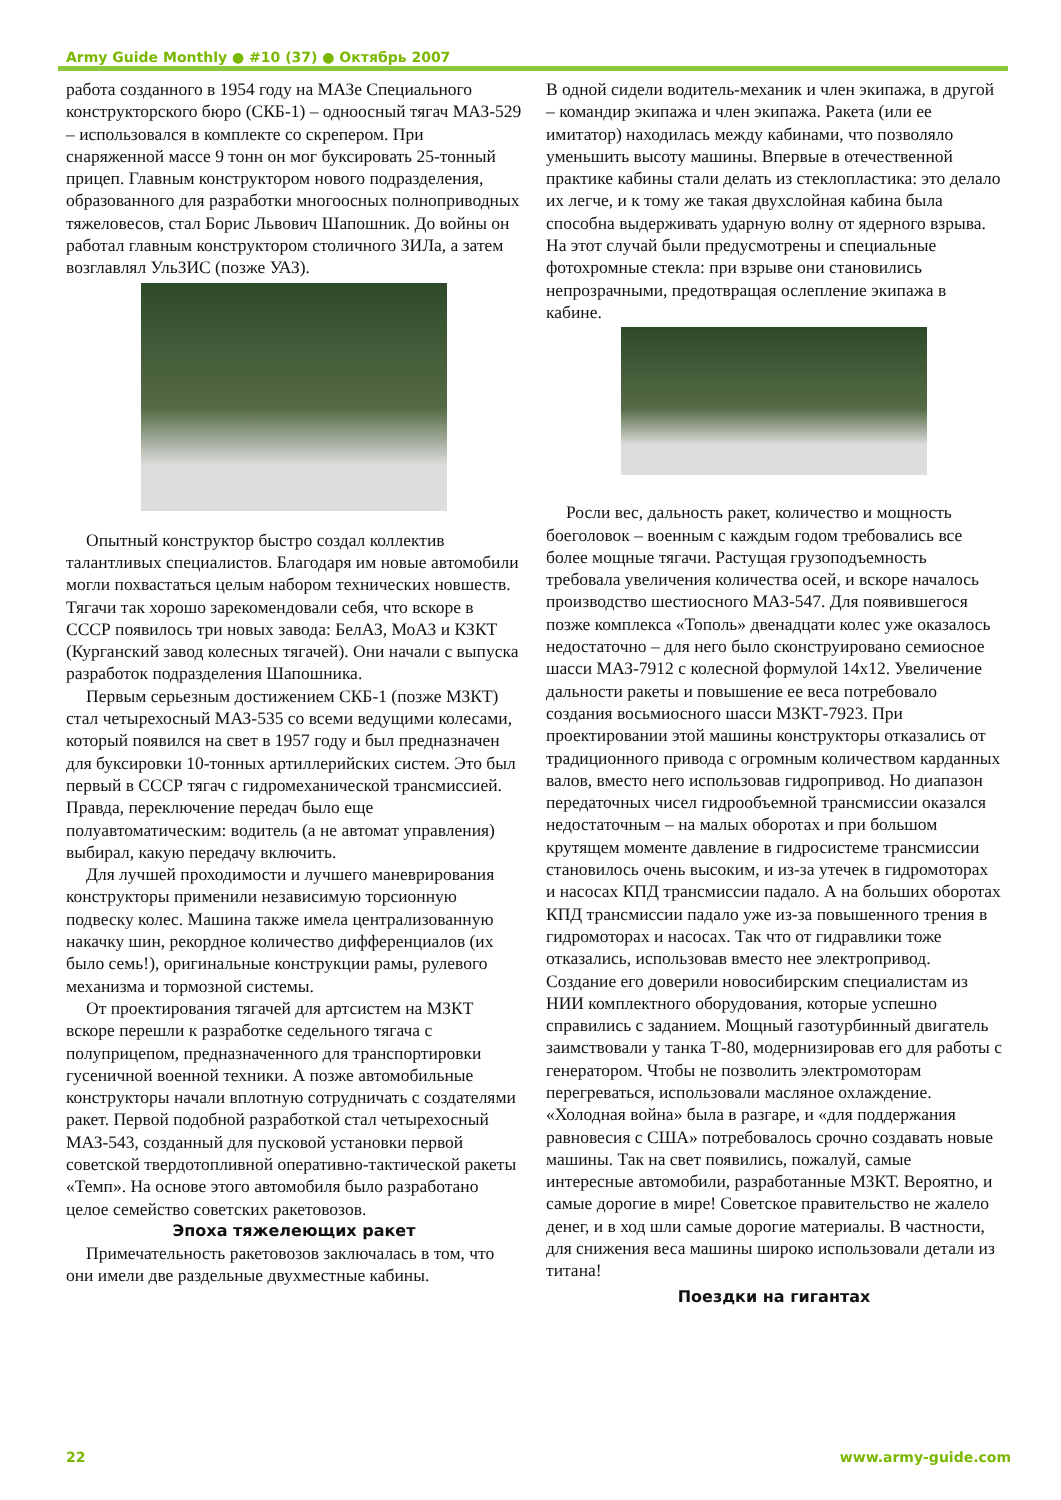Army Guide Monthly ● #10 (37) ● Октябрь 2007
работа созданного в 1954 году на МАЗе Специального конструкторского бюро (СКБ-1) – одноосный тягач МАЗ-529 – использовался в комплекте со скрепером. При снаряженной массе 9 тонн он мог буксировать 25-тонный прицеп. Главным конструктором нового подразделения, образованного для разработки многоосных полноприводных тяжеловесов, стал Борис Львович Шапошник. До войны он работал главным конструктором столичного ЗИЛа, а затем возглавлял УльЗИС (позже УАЗ).
Опытный конструктор быстро создал коллектив талантливых специалистов. Благодаря им новые автомобили могли похвастаться целым набором технических новшеств. Тягачи так хорошо зарекомендовали себя, что вскоре в СССР появилось три новых завода: БелАЗ, МоАЗ и КЗКТ (Курганский завод колесных тягачей). Они начали с выпуска разработок подразделения Шапошника.
Первым серьезным достижением СКБ-1 (позже МЗКТ) стал четырехосный МАЗ-535 со всеми ведущими колесами, который появился на свет в 1957 году и был предназначен для буксировки 10-тонных артиллерийских систем. Это был первый в СССР тягач с гидромеханической трансмиссией. Правда, переключение передач было еще полуавтоматическим: водитель (а не автомат управления) выбирал, какую передачу включить.
Для лучшей проходимости и лучшего маневрирования конструкторы применили независимую торсионную подвеску колес. Машина также имела централизованную накачку шин, рекордное количество дифференциалов (их было семь!), оригинальные конструкции рамы, рулевого механизма и тормозной системы.
От проектирования тягачей для артсистем на МЗКТ вскоре перешли к разработке седельного тягача с полуприцепом, предназначенного для транспортировки гусеничной военной техники. А позже автомобильные конструкторы начали вплотную сотрудничать с создателями ракет. Первой подобной разработкой стал четырехосный МАЗ-543, созданный для пусковой установки первой советской твердотопливной оперативно-тактической ракеты «Темп». На основе этого автомобиля было разработано целое семейство советских ракетовозов.
Эпоха тяжелеющих ракет
Примечательность ракетовозов заключалась в том, что они имели две раздельные двухместные кабины.
В одной сидели водитель-механик и член экипажа, в другой – командир экипажа и член экипажа. Ракета (или ее имитатор) находилась между кабинами, что позволяло уменьшить высоту машины. Впервые в отечественной практике кабины стали делать из стеклопластика: это делало их легче, и к тому же такая двухслойная кабина была способна выдерживать ударную волну от ядерного взрыва. На этот случай были предусмотрены и специальные фотохромные стекла: при взрыве они становились непрозрачными, предотвращая ослепление экипажа в кабине.
Росли вес, дальность ракет, количество и мощность боеголовок – военным с каждым годом требовались все более мощные тягачи. Растущая грузоподъемность требовала увеличения количества осей, и вскоре началось производство шестиосного МАЗ-547. Для появившегося позже комплекса «Тополь» двенадцати колес уже оказалось недостаточно – для него было сконструировано семиосное шасси МАЗ-7912 с колесной формулой 14х12. Увеличение дальности ракеты и повышение ее веса потребовало создания восьмиосного шасси МЗКТ-7923. При проектировании этой машины конструкторы отказались от традиционного привода с огромным количеством карданных валов, вместо него использовав гидропривод. Но диапазон передаточных чисел гидрообъемной трансмиссии оказался недостаточным – на малых оборотах и при большом крутящем моменте давление в гидросистеме трансмиссии становилось очень высоким, и из-за утечек в гидромоторах и насосах КПД трансмиссии падало. А на больших оборотах КПД трансмиссии падало уже из-за повышенного трения в гидромоторах и насосах. Так что от гидравлики тоже отказались, использовав вместо нее электропривод. Создание его доверили новосибирским специалистам из НИИ комплектного оборудования, которые успешно справились с заданием. Мощный газотурбинный двигатель заимствовали у танка Т-80, модернизировав его для работы с генератором. Чтобы не позволить электромоторам перегреваться, использовали масляное охлаждение. «Холодная война» была в разгаре, и «для поддержания равновесия с США» потребовалось срочно создавать новые машины. Так на свет появились, пожалуй, самые интересные автомобили, разработанные МЗКТ. Вероятно, и самые дорогие в мире! Советское правительство не жалело денег, и в ход шли самые дорогие материалы. В частности, для снижения веса машины широко использовали детали из титана!
Поездки на гигантах
22 www.army-guide.com